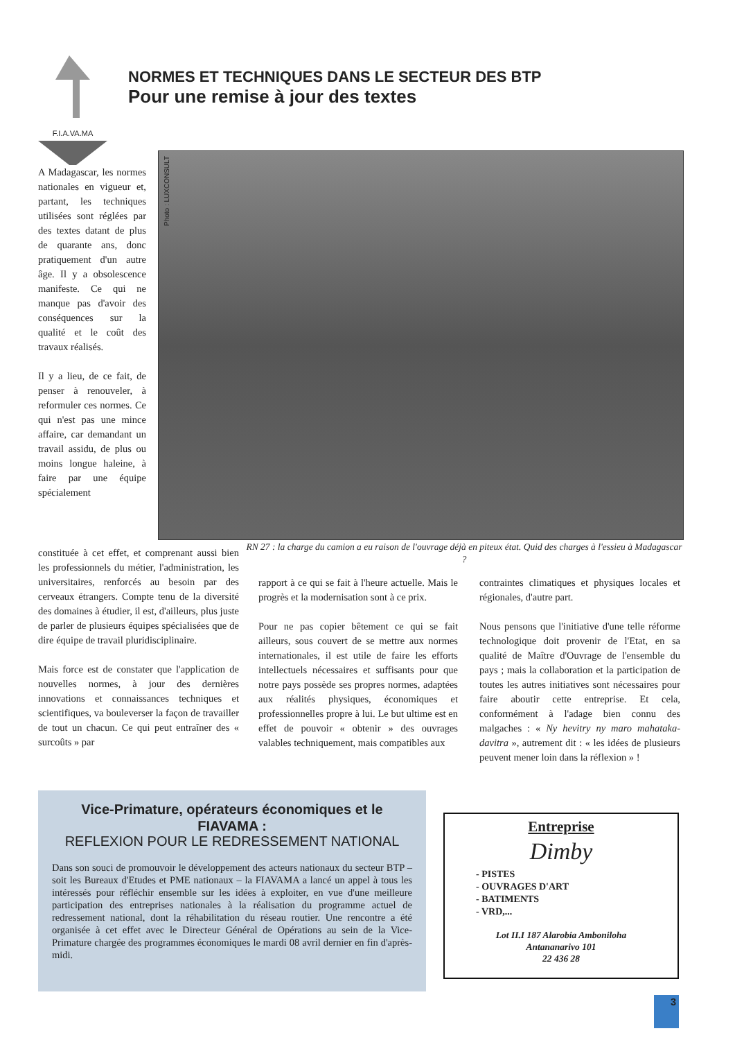F.I.A.VA.MA
NORMES ET TECHNIQUES DANS LE SECTEUR DES BTP
Pour une remise à jour des textes
Photo : LUXCONSULT
RN 27 : la charge du camion a eu raison de l'ouvrage déjà en piteux état. Quid des charges à l'essieu à Madagascar ?
A Madagascar, les normes nationales en vigueur et, partant, les techniques utilisées sont réglées par des textes datant de plus de quarante ans, donc pratiquement d'un autre âge. Il y a obsolescence manifeste. Ce qui ne manque pas d'avoir des conséquences sur la qualité et le coût des travaux réalisés.
Il y a lieu, de ce fait, de penser à renouveler, à reformuler ces normes. Ce qui n'est pas une mince affaire, car demandant un travail assidu, de plus ou moins longue haleine, à faire par une équipe spécialement
constituée à cet effet, et comprenant aussi bien les professionnels du métier, l'administration, les universitaires, renforcés au besoin par des cerveaux étrangers. Compte tenu de la diversité des domaines à étudier, il est, d'ailleurs, plus juste de parler de plusieurs équipes spécialisées que de dire équipe de travail pluridisciplinaire.
Mais force est de constater que l'application de nouvelles normes, à jour des dernières innovations et connaissances techniques et scientifiques, va bouleverser la façon de travailler de tout un chacun. Ce qui peut entraîner des « surcoûts » par
rapport à ce qui se fait à l'heure actuelle. Mais le progrès et la modernisation sont à ce prix.
Pour ne pas copier bêtement ce qui se fait ailleurs, sous couvert de se mettre aux normes internationales, il est utile de faire les efforts intellectuels nécessaires et suffisants pour que notre pays possède ses propres normes, adaptées aux réalités physiques, économiques et professionnelles propre à lui. Le but ultime est en effet de pouvoir « obtenir » des ouvrages valables techniquement, mais compatibles aux
contraintes climatiques et physiques locales et régionales, d'autre part.
Nous pensons que l'initiative d'une telle réforme technologique doit provenir de l'Etat, en sa qualité de Maître d'Ouvrage de l'ensemble du pays ; mais la collaboration et la participation de toutes les autres initiatives sont nécessaires pour faire aboutir cette entreprise. Et cela, conformément à l'adage bien connu des malgaches : « Ny hevitry ny maro mahataka-davitra », autrement dit : « les idées de plusieurs peuvent mener loin dans la réflexion » !
Vice-Primature, opérateurs économiques et le FIAVAMA :
REFLEXION POUR LE REDRESSEMENT NATIONAL
Dans son souci de promouvoir le développement des acteurs nationaux du secteur BTP – soit les Bureaux d'Etudes et PME nationaux – la FIAVAMA a lancé un appel à tous les intéressés pour réfléchir ensemble sur les idées à exploiter, en vue d'une meilleure participation des entreprises nationales à la réalisation du programme actuel de redressement national, dont la réhabilitation du réseau routier. Une rencontre a été organisée à cet effet avec le Directeur Général de Opérations au sein de la Vice-Primature chargée des programmes économiques le mardi 08 avril dernier en fin d'après-midi.
Entreprise
Dimby
- PISTES
- OUVRAGES D'ART
- BATIMENTS
- VRD,...
Lot II.I 187 Alarobia Amboniloha
Antananarivo 101
22 436 28
3